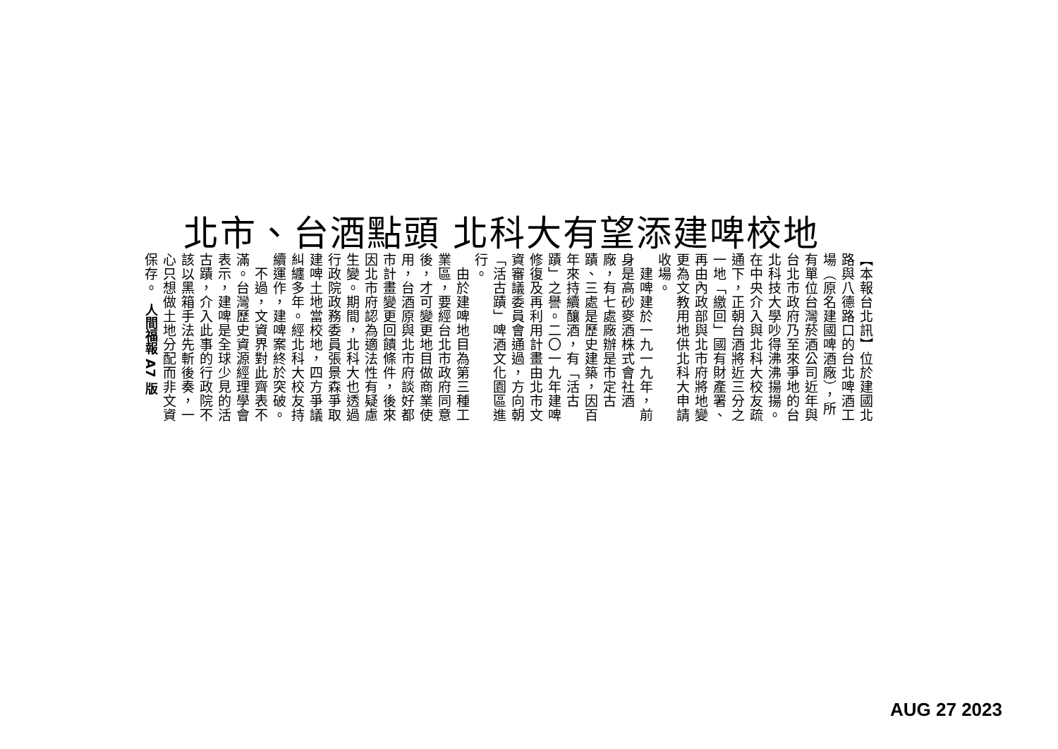北市、台酒點頭 北科大有望添建啤校地
【本報台北訊】位於建國北路與八德路口的台北啤酒工場（原名建國啤酒廠），所有單位台灣菸酒公司近年與台北市政府乃至來爭地的台北科技大學吵得沸沸揚揚。在中央介入與北科大校友疏通下，正朝台酒將近三分之一地「繳回」國有財產署、再由內政部與北市府將地變更為文教用地供北科大申請收場。
　建啤建於一九一九年，前身是高砂麥酒株式會社酒廠，有七處廠辦是市定古蹟、三處是歷史建築，因百年來持續釀酒，有「活古蹟」之譽。二〇一九年建啤修復及再利用計畫由北市文資審議委員會通過，方向朝「活古蹟」啤酒文化園區進行。
　由於建啤地目為第三種工業區，要經台北市政府同意後，才可變更地目做商業使用，台酒原與北市府談好都市計畫變更回饋條件，後來因北市府認為適法性有疑慮生變。期間，北科大也透過行政院政務委員張景森爭取建啤土地當校地，四方爭議糾纏多年。經北科大校友持續運作，建啤案終於突破。
　不過，文資界對此齊表不滿。台灣歷史資源經理學會表示，建啤是全球少見的活古蹟，介入此事的行政院不該以黑箱手法先斬後奏，一心只想做土地分配而非文資保存。
人間福報 A7 版
AUG 27 2023